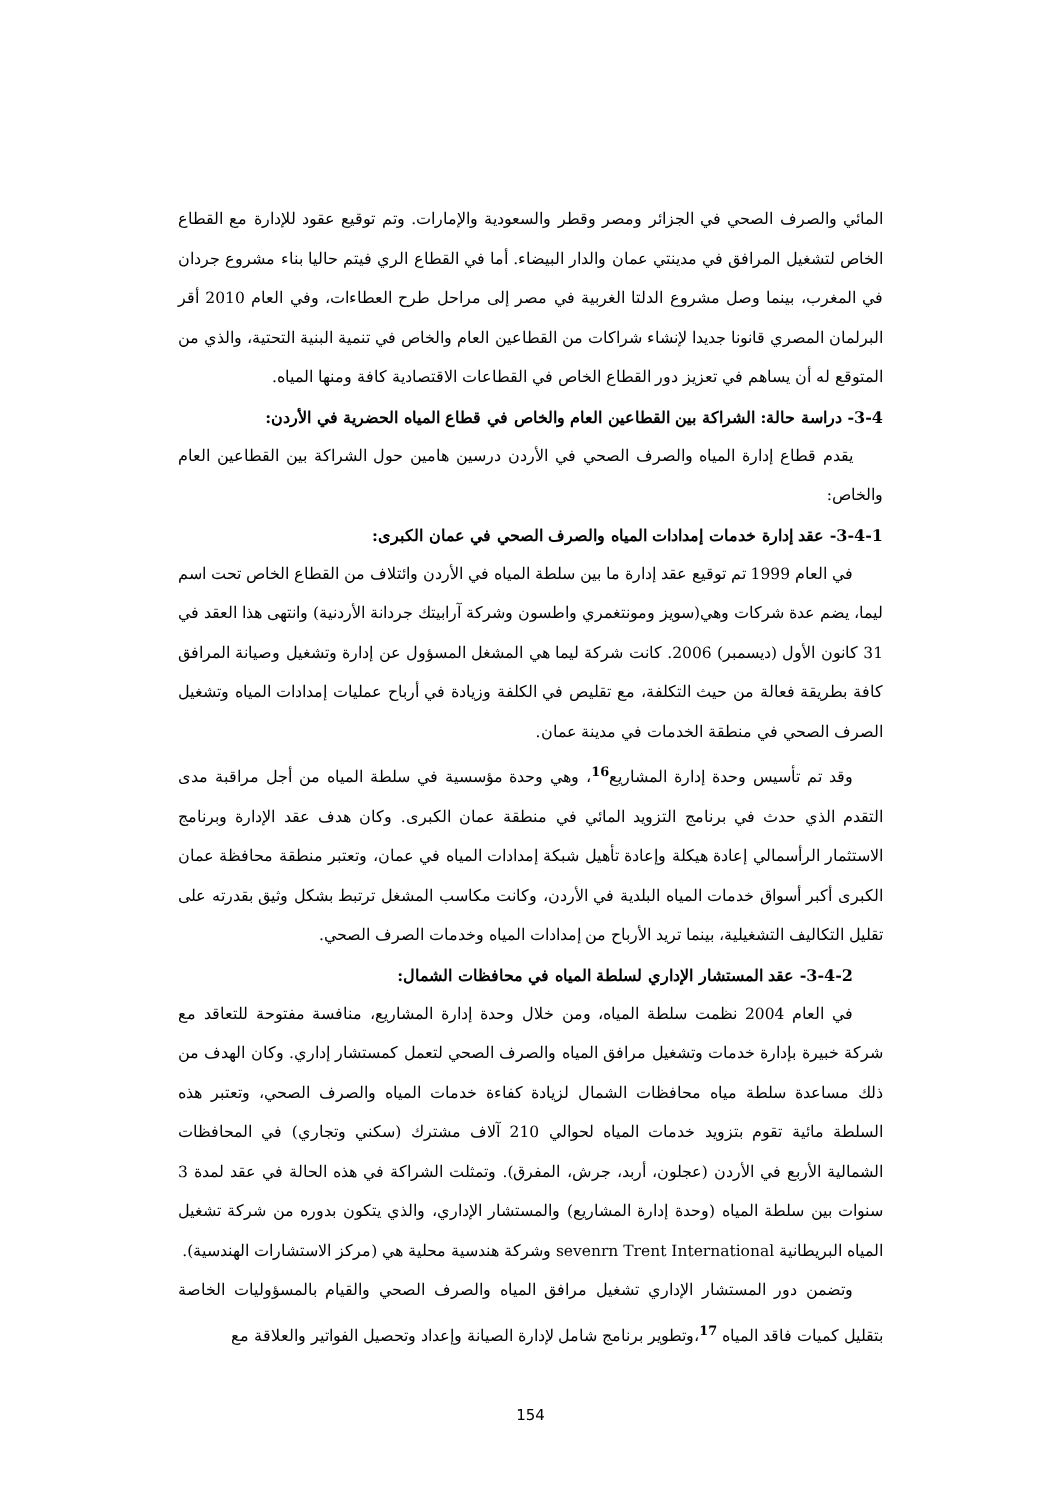المائي والصرف الصحي في الجزائر ومصر وقطر والسعودية والإمارات. وتم توقيع عقود للإدارة مع القطاع الخاص لتشغيل المرافق في مدينتي عمان والدار البيضاء. أما في القطاع الري فيتم حاليا بناء مشروع جردان في المغرب، بينما وصل مشروع الدلتا الغربية في مصر إلى مراحل طرح العطاءات، وفي العام 2010 أقر البرلمان المصري قانونا جديدا لإنشاء شراكات من القطاعين العام والخاص في تنمية البنية التحتية، والذي من المتوقع له أن يساهم في تعزيز دور القطاع الخاص في القطاعات الاقتصادية كافة ومنها المياه.
3-4- دراسة حالة: الشراكة بين القطاعين العام والخاص في قطاع المياه الحضرية في الأردن:
يقدم قطاع إدارة المياه والصرف الصحي في الأردن درسين هامين حول الشراكة بين القطاعين العام والخاص:
3-4-1- عقد إدارة خدمات إمدادات المياه والصرف الصحي في عمان الكبرى:
في العام 1999 تم توقيع عقد إدارة ما بين سلطة المياه في الأردن وائتلاف من القطاع الخاص تحت اسم ليما، يضم عدة شركات وهي(سويز ومونتغمري واطسون وشركة آرابيتك جردانة الأردنية) وانتهى هذا العقد في 31 كانون الأول (ديسمبر) 2006. كانت شركة ليما هي المشغل المسؤول عن إدارة وتشغيل وصيانة المرافق كافة بطريقة فعالة من حيث التكلفة، مع تقليص في الكلفة وزيادة في أرباح عمليات إمدادات المياه وتشغيل الصرف الصحي في منطقة الخدمات في مدينة عمان.
وقد تم تأسيس وحدة إدارة المشاريع<sup>16</sup>، وهي وحدة مؤسسية في سلطة المياه من أجل مراقبة مدى التقدم الذي حدث في برنامج التزويد المائي في منطقة عمان الكبرى. وكان هدف عقد الإدارة وبرنامج الاستثمار الرأسمالي إعادة هيكلة وإعادة تأهيل شبكة إمدادات المياه في عمان، وتعتبر منطقة محافظة عمان الكبرى أكبر أسواق خدمات المياه البلدية في الأردن، وكانت مكاسب المشغل ترتبط بشكل وثيق بقدرته على تقليل التكاليف التشغيلية، بينما تريد الأرباح من إمدادات المياه وخدمات الصرف الصحي.
3-4-2- عقد المستشار الإداري لسلطة المياه في محافظات الشمال:
في العام 2004 نظمت سلطة المياه، ومن خلال وحدة إدارة المشاريع، منافسة مفتوحة للتعاقد مع شركة خبيرة بإدارة خدمات وتشغيل مرافق المياه والصرف الصحي لتعمل كمستشار إداري. وكان الهدف من ذلك مساعدة سلطة مياه محافظات الشمال لزيادة كفاءة خدمات المياه والصرف الصحي، وتعتبر هذه السلطة مائية تقوم بتزويد خدمات المياه لحوالي 210 آلاف مشترك (سكني وتجاري) في المحافظات الشمالية الأربع في الأردن (عجلون، أربد، جرش، المفرق). وتمثلت الشراكة في هذه الحالة في عقد لمدة 3 سنوات بين سلطة المياه (وحدة إدارة المشاريع) والمستشار الإداري، والذي يتكون بدوره من شركة تشغيل المياه البريطانية sevenrn Trent International وشركة هندسية محلية هي (مركز الاستشارات الهندسية).
وتضمن دور المستشار الإداري تشغيل مرافق المياه والصرف الصحي والقيام بالمسؤوليات الخاصة بتقليل كميات فاقد المياه <sup>17</sup>،وتطوير برنامج شامل لإدارة الصيانة وإعداد وتحصيل الفواتير والعلاقة مع
154